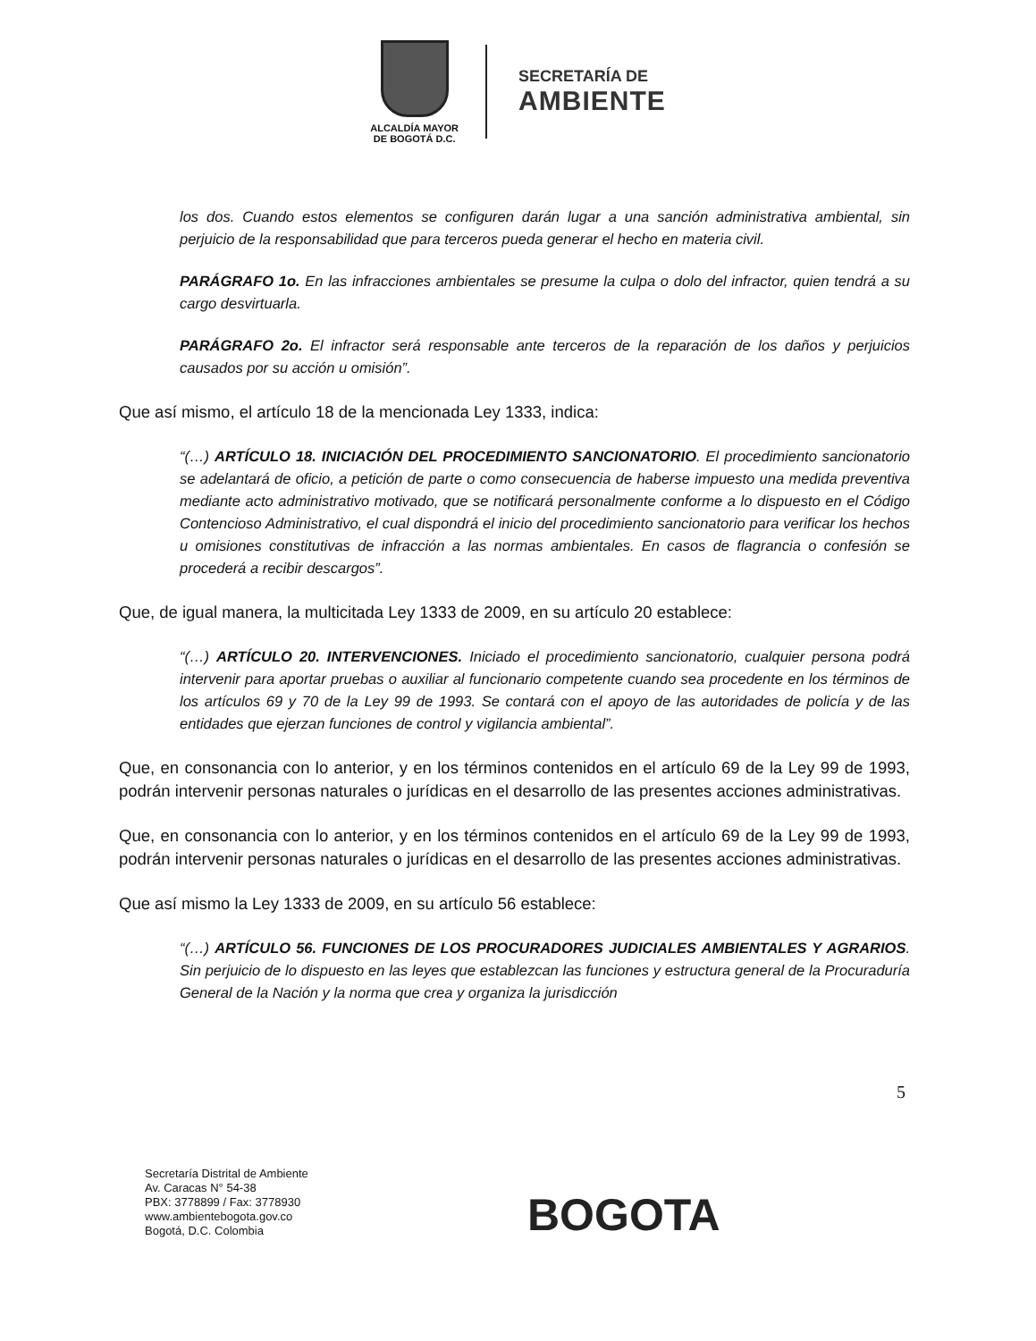ALCALDÍA MAYOR
DE BOGOTÁ D.C.
SECRETARÍA DE
AMBIENTE
los dos. Cuando estos elementos se configuren darán lugar a una sanción administrativa ambiental, sin perjuicio de la responsabilidad que para terceros pueda generar el hecho en materia civil.
PARÁGRAFO 1o. En las infracciones ambientales se presume la culpa o dolo del infractor, quien tendrá a su cargo desvirtuarla.
PARÁGRAFO 2o. El infractor será responsable ante terceros de la reparación de los daños y perjuicios causados por su acción u omisión”.
Que así mismo, el artículo 18 de la mencionada Ley 1333, indica:
“(…) ARTÍCULO 18. INICIACIÓN DEL PROCEDIMIENTO SANCIONATORIO. El procedimiento sancionatorio se adelantará de oficio, a petición de parte o como consecuencia de haberse impuesto una medida preventiva mediante acto administrativo motivado, que se notificará personalmente conforme a lo dispuesto en el Código Contencioso Administrativo, el cual dispondrá el inicio del procedimiento sancionatorio para verificar los hechos u omisiones constitutivas de infracción a las normas ambientales. En casos de flagrancia o confesión se procederá a recibir descargos”.
Que, de igual manera, la multicitada Ley 1333 de 2009, en su artículo 20 establece:
“(…) ARTÍCULO 20. INTERVENCIONES. Iniciado el procedimiento sancionatorio, cualquier persona podrá intervenir para aportar pruebas o auxiliar al funcionario competente cuando sea procedente en los términos de los artículos 69 y 70 de la Ley 99 de 1993. Se contará con el apoyo de las autoridades de policía y de las entidades que ejerzan funciones de control y vigilancia ambiental”.
Que, en consonancia con lo anterior, y en los términos contenidos en el artículo 69 de la Ley 99 de 1993, podrán intervenir personas naturales o jurídicas en el desarrollo de las presentes acciones administrativas.
Que, en consonancia con lo anterior, y en los términos contenidos en el artículo 69 de la Ley 99 de 1993, podrán intervenir personas naturales o jurídicas en el desarrollo de las presentes acciones administrativas.
Que así mismo la Ley 1333 de 2009, en su artículo 56 establece:
“(…) ARTÍCULO 56. FUNCIONES DE LOS PROCURADORES JUDICIALES AMBIENTALES Y AGRARIOS. Sin perjuicio de lo dispuesto en las leyes que establezcan las funciones y estructura general de la Procuraduría General de la Nación y la norma que crea y organiza la jurisdicción
5
Secretaría Distrital de Ambiente
Av. Caracas N° 54-38
PBX: 3778899 / Fax: 3778930
www.ambientebogota.gov.co
Bogotá, D.C. Colombia
BOGOTA